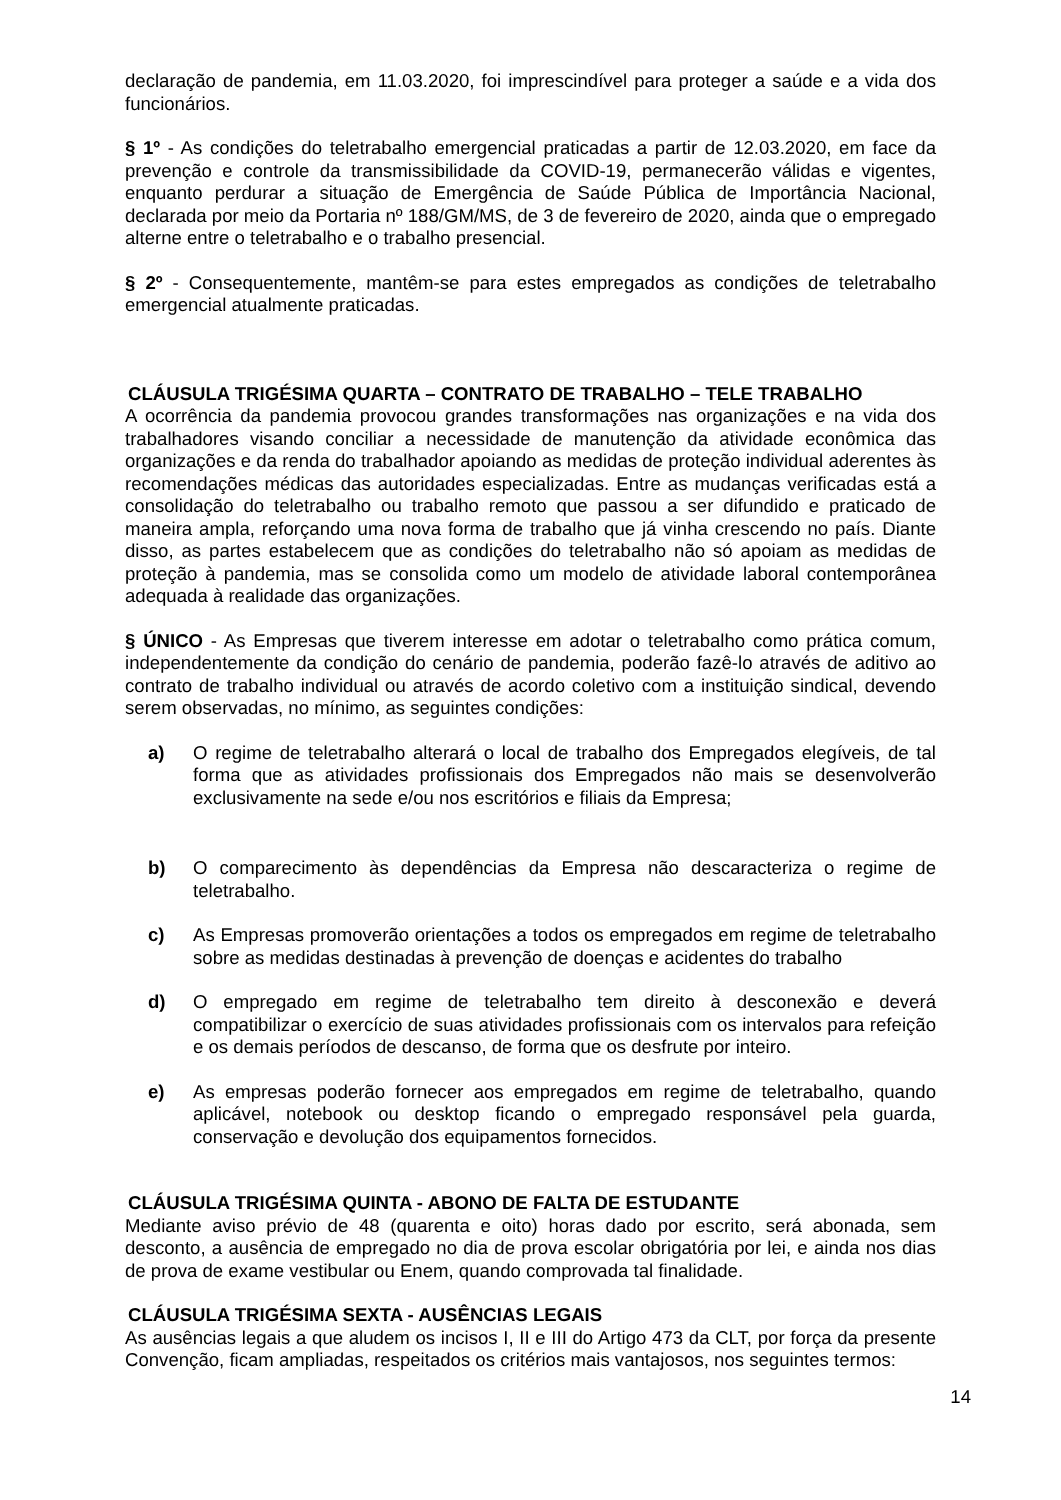declaração de pandemia, em 11.03.2020, foi imprescindível para proteger a saúde e a vida dos funcionários.
§ 1º - As condições do teletrabalho emergencial praticadas a partir de 12.03.2020, em face da prevenção e controle da transmissibilidade da COVID-19, permanecerão válidas e vigentes, enquanto perdurar a situação de Emergência de Saúde Pública de Importância Nacional, declarada por meio da Portaria nº 188/GM/MS, de 3 de fevereiro de 2020, ainda que o empregado alterne entre o teletrabalho e o trabalho presencial.
§ 2º - Consequentemente, mantêm-se para estes empregados as condições de teletrabalho emergencial atualmente praticadas.
CLÁUSULA TRIGÉSIMA QUARTA – CONTRATO DE TRABALHO – TELE TRABALHO
A ocorrência da pandemia provocou grandes transformações nas organizações e na vida dos trabalhadores visando conciliar a necessidade de manutenção da atividade econômica das organizações e da renda do trabalhador apoiando as medidas de proteção individual aderentes às recomendações médicas das autoridades especializadas. Entre as mudanças verificadas está a consolidação do teletrabalho ou trabalho remoto que passou a ser difundido e praticado de maneira ampla, reforçando uma nova forma de trabalho que já vinha crescendo no país. Diante disso, as partes estabelecem que as condições do teletrabalho não só apoiam as medidas de proteção à pandemia, mas se consolida como um modelo de atividade laboral contemporânea adequada à realidade das organizações.
§ ÚNICO - As Empresas que tiverem interesse em adotar o teletrabalho como prática comum, independentemente da condição do cenário de pandemia, poderão fazê-lo através de aditivo ao contrato de trabalho individual ou através de acordo coletivo com a instituição sindical, devendo serem observadas, no mínimo, as seguintes condições:
a) O regime de teletrabalho alterará o local de trabalho dos Empregados elegíveis, de tal forma que as atividades profissionais dos Empregados não mais se desenvolverão exclusivamente na sede e/ou nos escritórios e filiais da Empresa;
b) O comparecimento às dependências da Empresa não descaracteriza o regime de teletrabalho.
c) As Empresas promoverão orientações a todos os empregados em regime de teletrabalho sobre as medidas destinadas à prevenção de doenças e acidentes do trabalho
d) O empregado em regime de teletrabalho tem direito à desconexão e deverá compatibilizar o exercício de suas atividades profissionais com os intervalos para refeição e os demais períodos de descanso, de forma que os desfrute por inteiro.
e) As empresas poderão fornecer aos empregados em regime de teletrabalho, quando aplicável, notebook ou desktop ficando o empregado responsável pela guarda, conservação e devolução dos equipamentos fornecidos.
CLÁUSULA TRIGÉSIMA QUINTA - ABONO DE FALTA DE ESTUDANTE
Mediante aviso prévio de 48 (quarenta e oito) horas dado por escrito, será abonada, sem desconto, a ausência de empregado no dia de prova escolar obrigatória por lei, e ainda nos dias de prova de exame vestibular ou Enem, quando comprovada tal finalidade.
CLÁUSULA TRIGÉSIMA SEXTA - AUSÊNCIAS LEGAIS
As ausências legais a que aludem os incisos I, II e III do Artigo 473 da CLT, por força da presente Convenção, ficam ampliadas, respeitados os critérios mais vantajosos, nos seguintes termos:
14